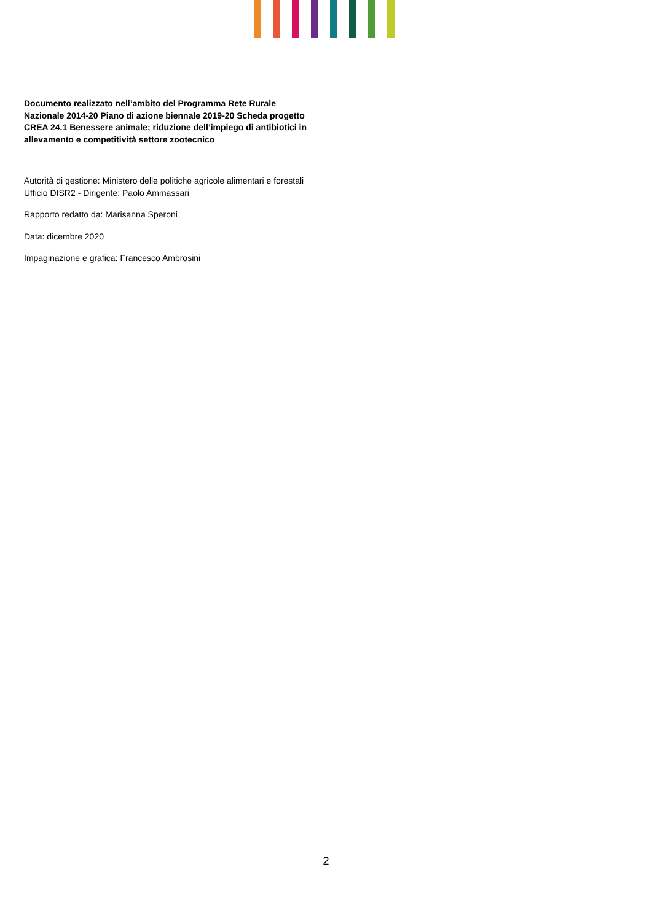Documento realizzato nell’ambito del Programma Rete Rurale Nazionale 2014-20 Piano di azione biennale 2019-20 Scheda progetto CREA 24.1 Benessere animale; riduzione dell’impiego di antibiotici in allevamento e competitività settore zootecnico
Autorità di gestione: Ministero delle politiche agricole alimentari e forestali
Ufficio DISR2 - Dirigente: Paolo Ammassari
Rapporto redatto da: Marisanna Speroni
Data: dicembre 2020
Impaginazione e grafica: Francesco Ambrosini
2